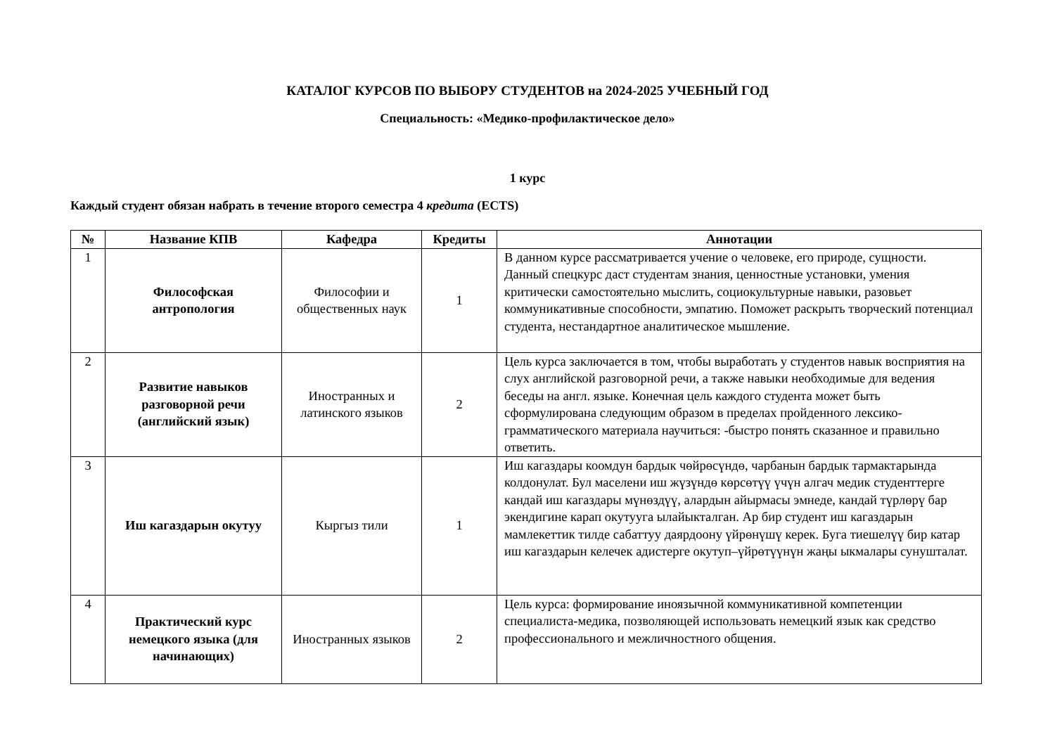КАТАЛОГ КУРСОВ ПО ВЫБОРУ СТУДЕНТОВ на 2024-2025 УЧЕБНЫЙ ГОД
Специальность: «Медико-профилактическое дело»
1 курс
Каждый студент обязан набрать в течение второго семестра 4 кредита (ECTS)
| № | Название КПВ | Кафедра | Кредиты | Аннотации |
| --- | --- | --- | --- | --- |
| 1 | Философская антропология | Философии и общественных наук | 1 | В данном курсе рассматривается учение о человеке, его природе, сущности. Данный спецкурс даст студентам знания, ценностные установки, умения критически самостоятельно мыслить, социокультурные навыки, разовьет коммуникативные способности, эмпатию. Поможет раскрыть творческий потенциал студента, нестандартное аналитическое мышление. |
| 2 | Развитие навыков разговорной речи (английский язык) | Иностранных и латинского языков | 2 | Цель курса заключается в том, чтобы выработать у студентов навык восприятия на слух английской разговорной речи, а также навыки необходимые для ведения беседы на англ. языке. Конечная цель каждого студента может быть сформулирована следующим образом в пределах пройденного лексико-грамматического материала научиться: -быстро понять сказанное и правильно ответить. |
| 3 | Иш кагаздарын окутуу | Кыргыз тили | 1 | Иш кагаздары коомдун бардык чөйрөсүндө, чарбанын бардык тармактарында колдонулат. Бул маселени иш жүзүндө көрсөтүү үчүн алгач медик студенттерге кандай иш кагаздары мүнөздүү, алардын айырмасы эмнеде, кандай түрлөрү бар экендигине карап окутууга ылайыкталган. Ар бир студент иш кагаздарын мамлекеттик тилде сабаттуу даярдоону үйрөнүшү керек. Буга тиешелүү бир катар иш кагаздарын келечек адистерге окутуп–үйрөтүүнүн жаңы ыкмалары сунушталат. |
| 4 | Практический курс немецкого языка (для начинающих) | Иностранных языков | 2 | Цель курса: формирование иноязычной коммуникативной компетенции специалиста-медика, позволяющей использовать немецкий язык как средство профессионального и межличностного общения. |